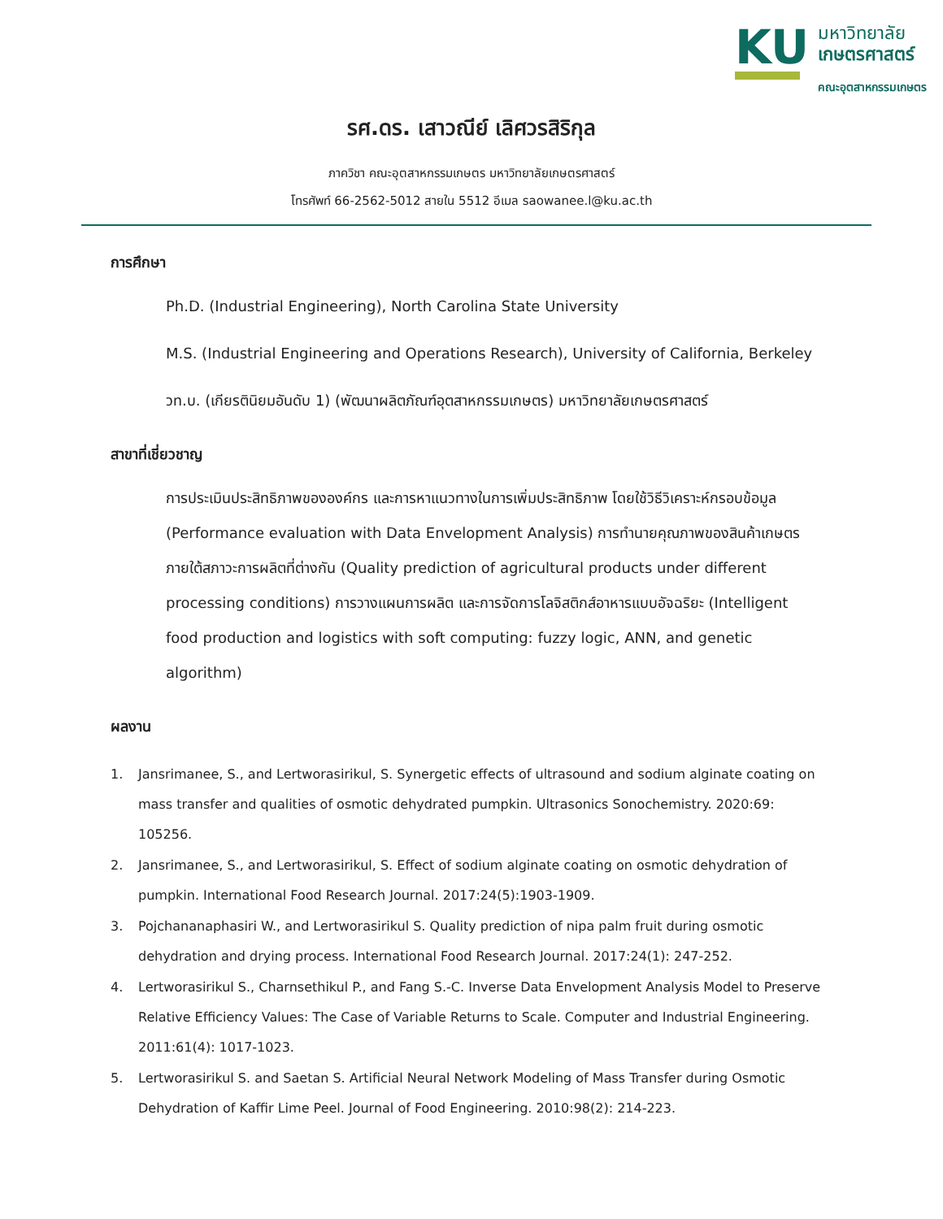KU
มหาวิทยาลัย
เกษตรศาสตร์
คณะอุตสาหกรรมเกษตร
รศ.ดร. เสาวณีย์ เลิศวรสิริกุล
ภาควิชา คณะอุตสาหกรรมเกษตร มหาวิทยาลัยเกษตรศาสตร์
โทรศัพท์ 66-2562-5012 สายใน 5512 อีเมล saowanee.l@ku.ac.th
การศึกษา
Ph.D. (Industrial Engineering), North Carolina State University
M.S. (Industrial Engineering and Operations Research), University of California, Berkeley
วท.บ. (เกียรตินิยมอันดับ 1) (พัฒนาผลิตภัณฑ์อุตสาหกรรมเกษตร) มหาวิทยาลัยเกษตรศาสตร์
สาขาที่เชี่ยวชาญ
การประเมินประสิทธิภาพขององค์กร และการหาแนวทางในการเพิ่มประสิทธิภาพ โดยใช้วิธีวิเคราะห์กรอบข้อมูล (Performance evaluation with Data Envelopment Analysis) การทำนายคุณภาพของสินค้าเกษตรภายใต้สภาวะการผลิตที่ต่างกัน (Quality prediction of agricultural products under different processing conditions) การวางแผนการผลิต และการจัดการโลจิสติกส์อาหารแบบอัจฉริยะ (Intelligent food production and logistics with soft computing: fuzzy logic, ANN, and genetic algorithm)
ผลงาน
1. Jansrimanee, S., and Lertworasirikul, S. Synergetic effects of ultrasound and sodium alginate coating on mass transfer and qualities of osmotic dehydrated pumpkin. Ultrasonics Sonochemistry. 2020:69: 105256.
2. Jansrimanee, S., and Lertworasirikul, S. Effect of sodium alginate coating on osmotic dehydration of pumpkin. International Food Research Journal. 2017:24(5):1903-1909.
3. Pojchananaphasiri W., and Lertworasirikul S. Quality prediction of nipa palm fruit during osmotic dehydration and drying process. International Food Research Journal. 2017:24(1): 247-252.
4. Lertworasirikul S., Charnsethikul P., and Fang S.-C. Inverse Data Envelopment Analysis Model to Preserve Relative Efficiency Values: The Case of Variable Returns to Scale. Computer and Industrial Engineering. 2011:61(4): 1017-1023.
5. Lertworasirikul S. and Saetan S. Artificial Neural Network Modeling of Mass Transfer during Osmotic Dehydration of Kaffir Lime Peel. Journal of Food Engineering. 2010:98(2): 214-223.